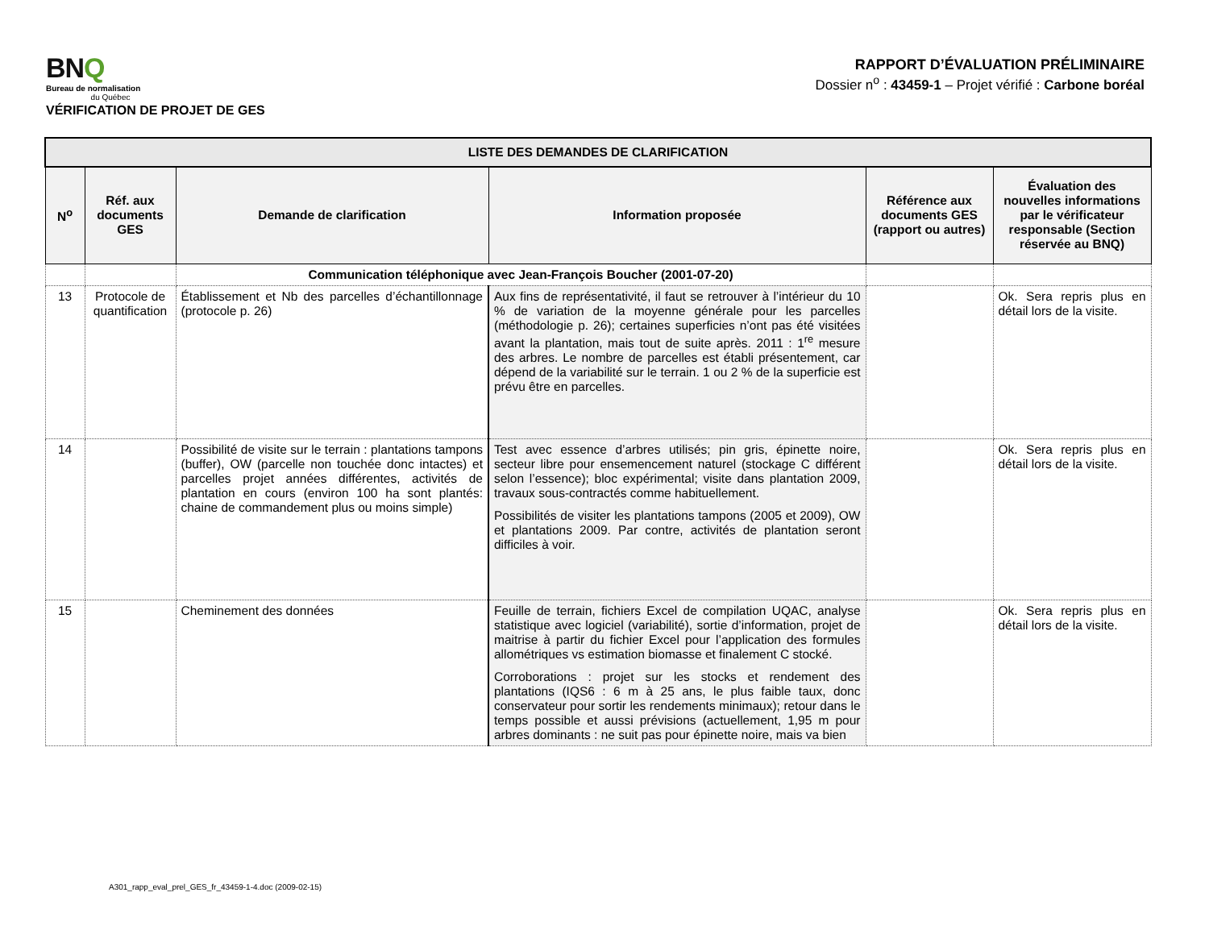BNQ
Bureau de normalisation
du Québec
VÉRIFICATION DE PROJET DE GES
RAPPORT D’ÉVALUATION PRÉLIMINAIRE
Dossier n<sup>o</sup> : 43459-1 – Projet vérifié : Carbone boréal
| LISTE DES DEMANDES DE CLARIFICATION | | | | | |
| N<sup>o</sup> | Réf. aux documents GES | Demande de clarification | Information proposée | Référence aux documents GES (rapport ou autres) | Évaluation des nouvelles informations par le vérificateur responsable (Section réservée au BNQ) |
| | | Communication téléphonique avec Jean-François Boucher (2001-07-20) | | | |
| 13 | Protocole de quantification | Établissement et Nb des parcelles d’échantillonnage (protocole p. 26) | Aux fins de représentativité, il faut se retrouver à l’intérieur du 10 % de variation de la moyenne générale pour les parcelles (méthodologie p. 26); certaines superficies n’ont pas été visitées avant la plantation, mais tout de suite après. 2011 : 1<sup>re</sup> mesure des arbres. Le nombre de parcelles est établi présentement, car dépend de la variabilité sur le terrain. 1 ou 2 % de la superficie est prévu être en parcelles. | | Ok. Sera repris plus en détail lors de la visite. |
| 14 | | Possibilité de visite sur le terrain : plantations tampons (buffer), OW (parcelle non touchée donc intactes) et parcelles projet années différentes, activités de plantation en cours (environ 100 ha sont plantés: chaine de commandement plus ou moins simple) | Test avec essence d’arbres utilisés; pin gris, épinette noire, secteur libre pour ensemencement naturel (stockage C différent selon l’essence); bloc expérimental; visite dans plantation 2009, travaux sous-contractés comme habituellement. Possibilités de visiter les plantations tampons (2005 et 2009), OW et plantations 2009. Par contre, activités de plantation seront difficiles à voir. | | Ok. Sera repris plus en détail lors de la visite. |
| 15 | | Cheminement des données | Feuille de terrain, fichiers Excel de compilation UQAC, analyse statistique avec logiciel (variabilité), sortie d’information, projet de maitrise à partir du fichier Excel pour l’application des formules allométriques vs estimation biomasse et finalement C stocké. Corroborations : projet sur les stocks et rendement des plantations (IQS6 : 6 m à 25 ans, le plus faible taux, donc conservateur pour sortir les rendements minimaux); retour dans le temps possible et aussi prévisions (actuellement, 1,95 m pour arbres dominants : ne suit pas pour épinette noire, mais va bien | | Ok. Sera repris plus en détail lors de la visite. |
A301_rapp_eval_prel_GES_fr_43459-1-4.doc (2009-02-15)